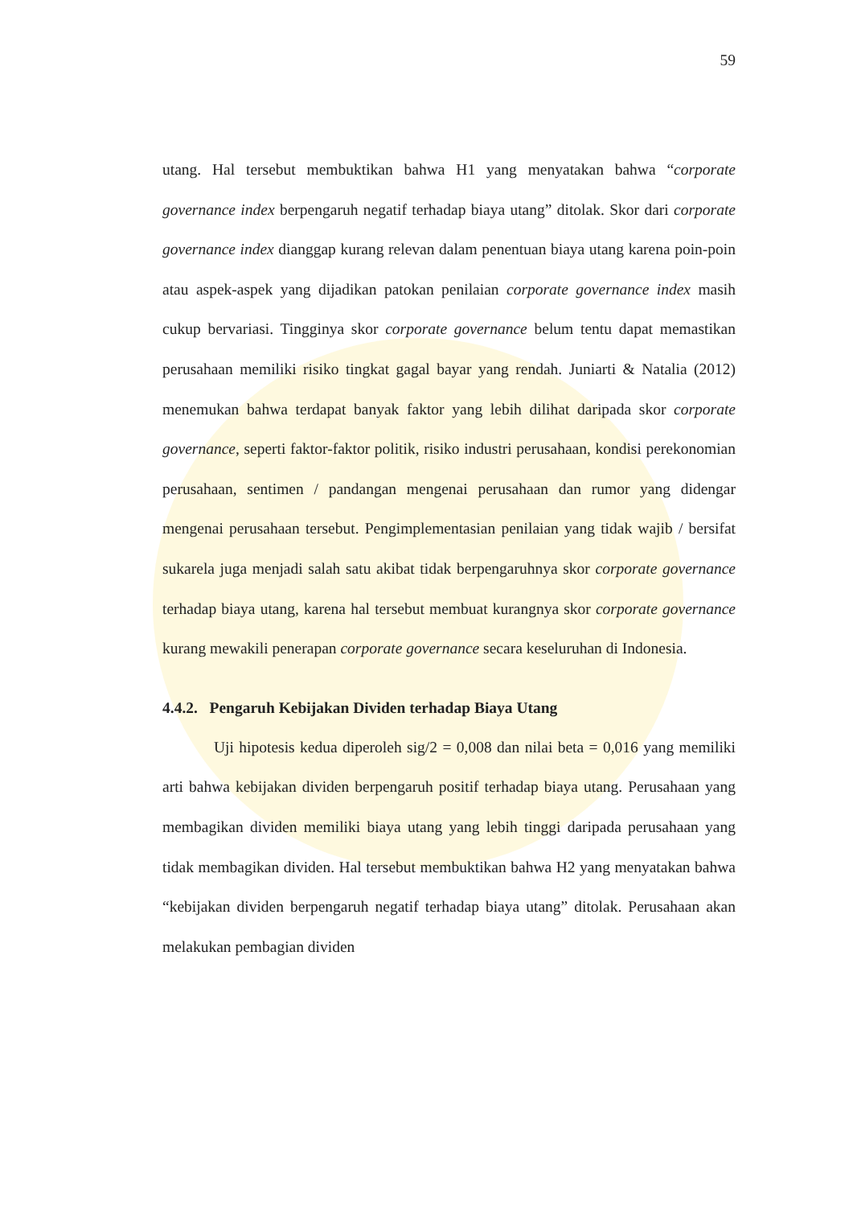59
utang. Hal tersebut membuktikan bahwa H1 yang menyatakan bahwa “corporate governance index berpengaruh negatif terhadap biaya utang” ditolak. Skor dari corporate governance index dianggap kurang relevan dalam penentuan biaya utang karena poin-poin atau aspek-aspek yang dijadikan patokan penilaian corporate governance index masih cukup bervariasi. Tingginya skor corporate governance belum tentu dapat memastikan perusahaan memiliki risiko tingkat gagal bayar yang rendah. Juniarti & Natalia (2012) menemukan bahwa terdapat banyak faktor yang lebih dilihat daripada skor corporate governance, seperti faktor-faktor politik, risiko industri perusahaan, kondisi perekonomian perusahaan, sentimen / pandangan mengenai perusahaan dan rumor yang didengar mengenai perusahaan tersebut. Pengimplementasian penilaian yang tidak wajib / bersifat sukarela juga menjadi salah satu akibat tidak berpengaruhnya skor corporate governance terhadap biaya utang, karena hal tersebut membuat kurangnya skor corporate governance kurang mewakili penerapan corporate governance secara keseluruhan di Indonesia.
4.4.2. Pengaruh Kebijakan Dividen terhadap Biaya Utang
Uji hipotesis kedua diperoleh sig/2 = 0,008 dan nilai beta = 0,016 yang memiliki arti bahwa kebijakan dividen berpengaruh positif terhadap biaya utang. Perusahaan yang membagikan dividen memiliki biaya utang yang lebih tinggi daripada perusahaan yang tidak membagikan dividen. Hal tersebut membuktikan bahwa H2 yang menyatakan bahwa “kebijakan dividen berpengaruh negatif terhadap biaya utang” ditolak. Perusahaan akan melakukan pembagian dividen